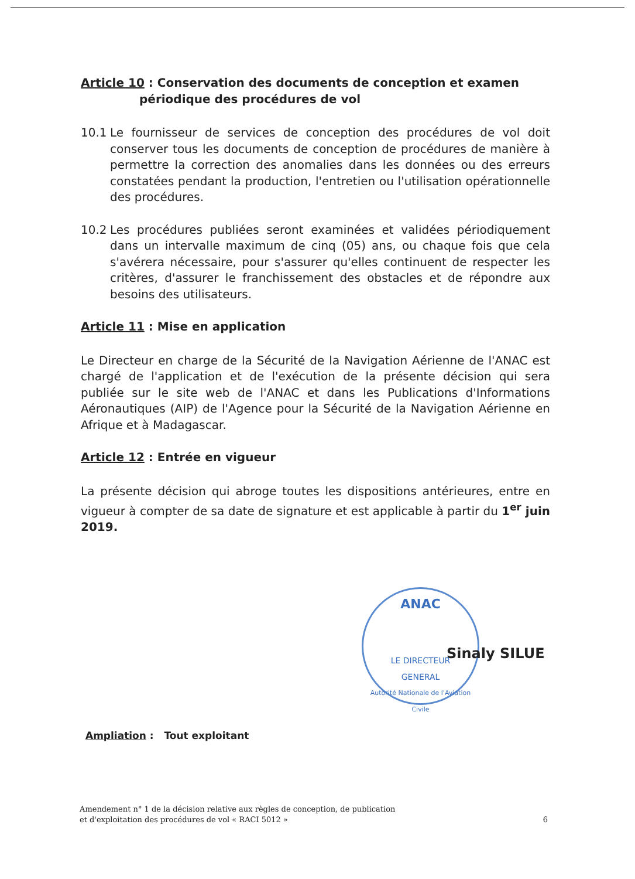Article 10 : Conservation des documents de conception et examen
périodique des procédures de vol
10.1 Le fournisseur de services de conception des procédures de vol doit conserver tous les documents de conception de procédures de manière à permettre la correction des anomalies dans les données ou des erreurs constatées pendant la production, l'entretien ou l'utilisation opérationnelle des procédures.
10.2 Les procédures publiées seront examinées et validées périodiquement dans un intervalle maximum de cinq (05) ans, ou chaque fois que cela s'avérera nécessaire, pour s'assurer qu'elles continuent de respecter les critères, d'assurer le franchissement des obstacles et de répondre aux besoins des utilisateurs.
Article 11 : Mise en application
Le Directeur en charge de la Sécurité de la Navigation Aérienne de l'ANAC est chargé de l'application et de l'exécution de la présente décision qui sera publiée sur le site web de l'ANAC et dans les Publications d'Informations Aéronautiques (AIP) de l'Agence pour la Sécurité de la Navigation Aérienne en Afrique et à Madagascar.
Article 12 : Entrée en vigueur
La présente décision qui abroge toutes les dispositions antérieures, entre en vigueur à compter de sa date de signature et est applicable à partir du 1<sup>er</sup> juin 2019.
ANAC
LE DIRECTEUR
GENERAL
Autorité Nationale de l'Aviation Civile
Sinaly SILUE
Ampliation : Tout exploitant
Amendement n° 1 de la décision relative aux règles de conception, de publication
et d'exploitation des procédures de vol « RACI 5012 » 6